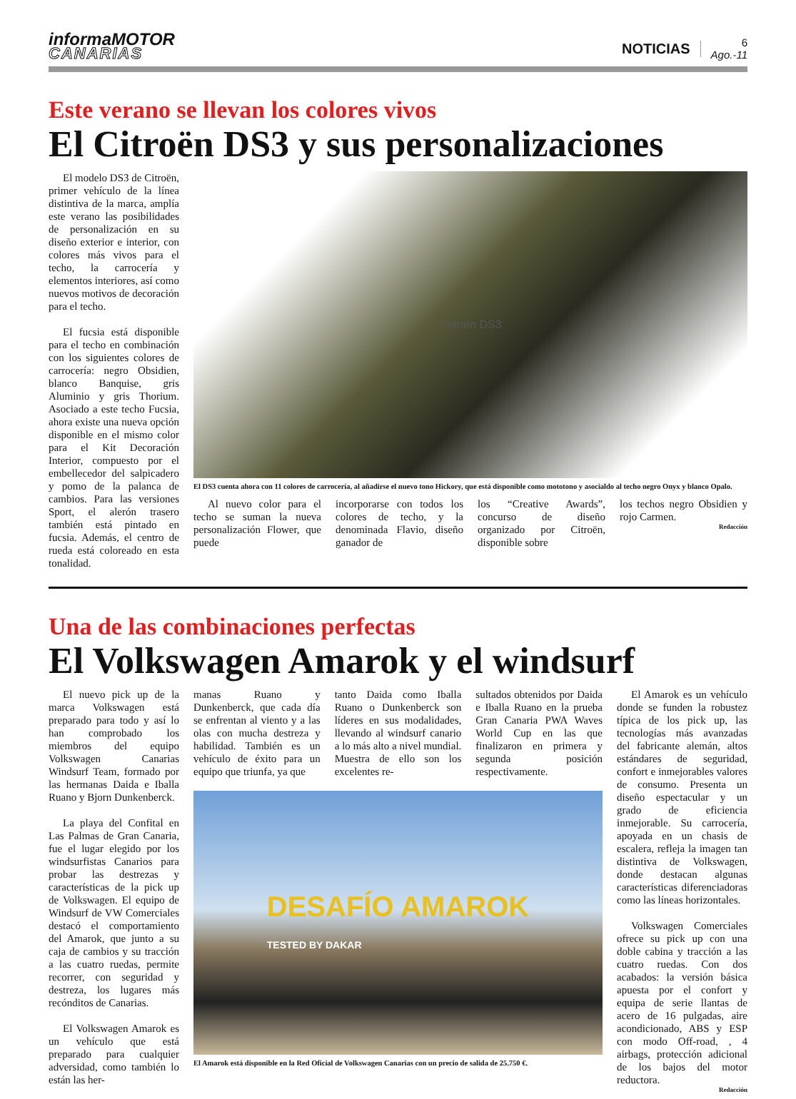informaMOTOR
CANARIAS
NOTICIAS
6
Ago.-11
Este verano se llevan los colores vivos
El Citroën DS3 y sus personalizaciones
El modelo DS3 de Citroën, primer vehículo de la línea distintiva de la marca, amplía este verano las posibilidades de personalización en su diseño exterior e interior, con colores más vivos para el techo, la carrocería y elementos interiores, así como nuevos motivos de decoración para el techo.
El fucsia está disponible para el techo en combinación con los siguientes colores de carrocería: negro Obsidien, blanco Banquise, gris Aluminio y gris Thorium. Asociado a este techo Fucsia, ahora existe una nueva opción disponible en el mismo color para el Kit Decoración Interior, compuesto por el embellecedor del salpicadero y pomo de la palanca de cambios. Para las versiones Sport, el alerón trasero también está pintado en fucsia. Además, el centro de rueda está coloreado en esta tonalidad.
Citroën DS3
El DS3 cuenta ahora con 11 colores de carrocería, al añadirse el nuevo tono Hickory, que está disponible como mototono y asocialdo al techo negro Onyx y blanco Opalo.
Al nuevo color para el techo se suman la nueva personalización Flower, que puede
incorporarse con todos los colores de techo, y la denominada Flavio, diseño ganador de
los “Creative Awards”, concurso de diseño organizado por Citroën, disponible sobre
los techos negro Obsidien y rojo Carmen.
Redacción
Una de las combinaciones perfectas
El Volkswagen Amarok y el windsurf
El nuevo pick up de la marca Volkswagen está preparado para todo y así lo han comprobado los miembros del equipo Volkswagen Canarias Windsurf Team, formado por las hermanas Daida e Iballa Ruano y Bjorn Dunkenberck.
La playa del Confital en Las Palmas de Gran Canaria, fue el lugar elegido por los windsurfistas Canarios para probar las destrezas y características de la pick up de Volkswagen. El equipo de Windsurf de VW Comerciales destacó el comportamiento del Amarok, que junto a su caja de cambios y su tracción a las cuatro ruedas, permite recorrer, con seguridad y destreza, los lugares más recónditos de Canarias.
El Volkswagen Amarok es un vehículo que está preparado para cualquier adversidad, como también lo están las her-
manas Ruano y Dunkenberck, que cada día se enfrentan al viento y a las olas con mucha destreza y habilidad. También es un vehículo de éxito para un equipo que triunfa, ya que
tanto Daida como Iballa Ruano o Dunkenberck son líderes en sus modalidades, llevando al windsurf canario a lo más alto a nivel mundial. Muestra de ello son los excelentes re-
sultados obtenidos por Daida e Iballa Ruano en la prueba Gran Canaria PWA Waves World Cup en las que finalizaron en primera y segunda posición respectivamente.
DESAFÍO AMAROK
TESTED BY DAKAR
El Amarok está disponible en la Red Oficial de Volkswagen Canarias con un precio de salida de 25.750 €.
El Amarok es un vehículo donde se funden la robustez típica de los pick up, las tecnologías más avanzadas del fabricante alemán, altos estándares de seguridad, confort e inmejorables valores de consumo. Presenta un diseño espectacular y un grado de eficiencia inmejorable. Su carrocería, apoyada en un chasis de escalera, refleja la imagen tan distintiva de Volkswagen, donde destacan algunas características diferenciadoras como las líneas horizontales.
Volkswagen Comerciales ofrece su pick up con una doble cabina y tracción a las cuatro ruedas. Con dos acabados: la versión básica apuesta por el confort y equipa de serie llantas de acero de 16 pulgadas, aire acondicionado, ABS y ESP con modo Off-road, , 4 airbags, protección adicional de los bajos del motor reductora.
Redacción